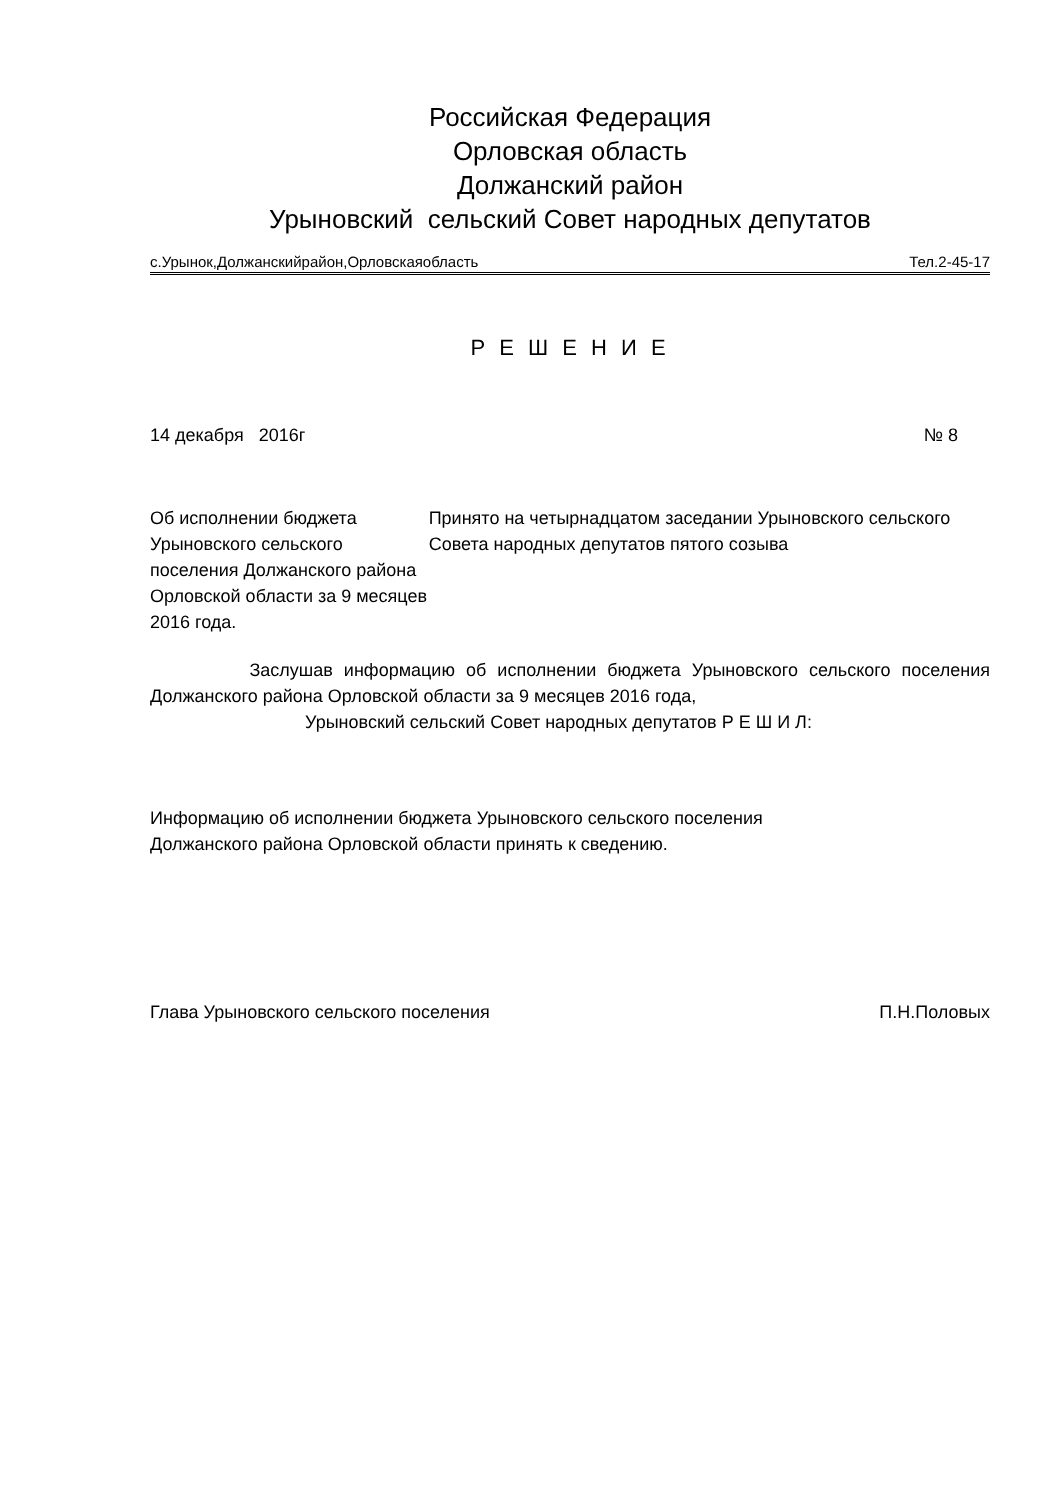Российская Федерация
Орловская область
Должанский район
Урыновский сельский Совет народных депутатов
с.Урынок,Должанскийрайон,Орловскаяобласть Тел.2-45-17
Р Е Ш Е Н И Е
14 декабря 2016г № 8
Об исполнении бюджета Урыновского сельского поселения Должанского района Орловской области за 9 месяцев 2016 года.
Принято на четырнадцатом заседании Урыновского сельского Совета народных депутатов пятого созыва
Заслушав информацию об исполнении бюджета Урыновского сельского поселения Должанского района Орловской области за 9 месяцев 2016 года,
Урыновский сельский Совет народных депутатов Р Е Ш И Л:
Информацию об исполнении бюджета Урыновского сельского поселения
Должанского района Орловской области принять к сведению.
Глава Урыновского сельского поселения П.Н.Половых